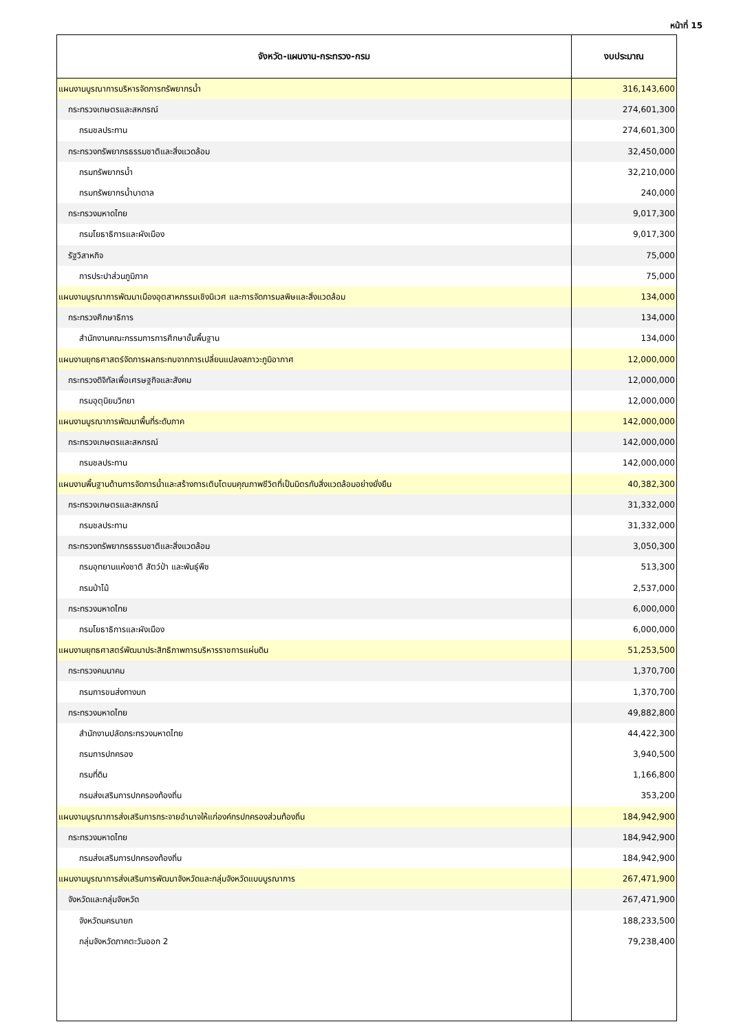หน้าที่ 15
| จังหวัด-แผนงาน-กระทรวง-กรม | งบประมาณ |
| --- | --- |
| แผนงานบูรณาการบริหารจัดการทรัพยากรน้ำ | 316,143,600 |
| กระทรวงเกษตรและสหกรณ์ | 274,601,300 |
| กรมชลประทาน | 274,601,300 |
| กระทรวงทรัพยากรธรรมชาติและสิ่งแวดล้อม | 32,450,000 |
| กรมทรัพยากรน้ำ | 32,210,000 |
| กรมทรัพยากรน้ำบาดาล | 240,000 |
| กระทรวงมหาดไทย | 9,017,300 |
| กรมโยธาธิการและผังเมือง | 9,017,300 |
| รัฐวิสาหกิจ | 75,000 |
| การประปาส่วนภูมิภาค | 75,000 |
| แผนงานบูรณาการพัฒนาเมืองอุตสาหกรรมเชิงนิเวศ และการจัดการมลพิษและสิ่งแวดล้อม | 134,000 |
| กระทรวงศึกษาธิการ | 134,000 |
| สำนักงานคณะกรรมการการศึกษาขั้นพื้นฐาน | 134,000 |
| แผนงานยุทธศาสตร์จัดการผลกระทบจากการเปลี่ยนแปลงสภาวะภูมิอากาศ | 12,000,000 |
| กระทรวงดิจิทัลเพื่อเศรษฐกิจและสังคม | 12,000,000 |
| กรมอุตุนิยมวิทยา | 12,000,000 |
| แผนงานบูรณาการพัฒนาพื้นที่ระดับภาค | 142,000,000 |
| กระทรวงเกษตรและสหกรณ์ | 142,000,000 |
| กรมชลประทาน | 142,000,000 |
| แผนงานพื้นฐานด้านการจัดการน้ำและสร้างการเติบโตบนคุณภาพชีวิตที่เป็นมิตรกับสิ่งแวดล้อมอย่างยั่งยืน | 40,382,300 |
| กระทรวงเกษตรและสหกรณ์ | 31,332,000 |
| กรมชลประทาน | 31,332,000 |
| กระทรวงทรัพยากรธรรมชาติและสิ่งแวดล้อม | 3,050,300 |
| กรมอุทยานแห่งชาติ สัตว์ป่า และพันธุ์พืช | 513,300 |
| กรมป่าไม้ | 2,537,000 |
| กระทรวงมหาดไทย | 6,000,000 |
| กรมโยธาธิการและผังเมือง | 6,000,000 |
| แผนงานยุทธศาสตร์พัฒนาประสิทธิภาพการบริหารราชการแผ่นดิน | 51,253,500 |
| กระทรวงคมนาคม | 1,370,700 |
| กรมการขนส่งทางบก | 1,370,700 |
| กระทรวงมหาดไทย | 49,882,800 |
| สำนักงานปลัดกระทรวงมหาดไทย | 44,422,300 |
| กรมการปกครอง | 3,940,500 |
| กรมที่ดิน | 1,166,800 |
| กรมส่งเสริมการปกครองท้องถิ่น | 353,200 |
| แผนงานบูรณาการส่งเสริมการกระจายอำนาจให้แก่องค์กรปกครองส่วนท้องถิ่น | 184,942,900 |
| กระทรวงมหาดไทย | 184,942,900 |
| กรมส่งเสริมการปกครองท้องถิ่น | 184,942,900 |
| แผนงานบูรณาการส่งเสริมการพัฒนาจังหวัดและกลุ่มจังหวัดแบบบูรณาการ | 267,471,900 |
| จังหวัดและกลุ่มจังหวัด | 267,471,900 |
| จังหวัดนครนายก | 188,233,500 |
| กลุ่มจังหวัดภาคตะวันออก 2 | 79,238,400 |